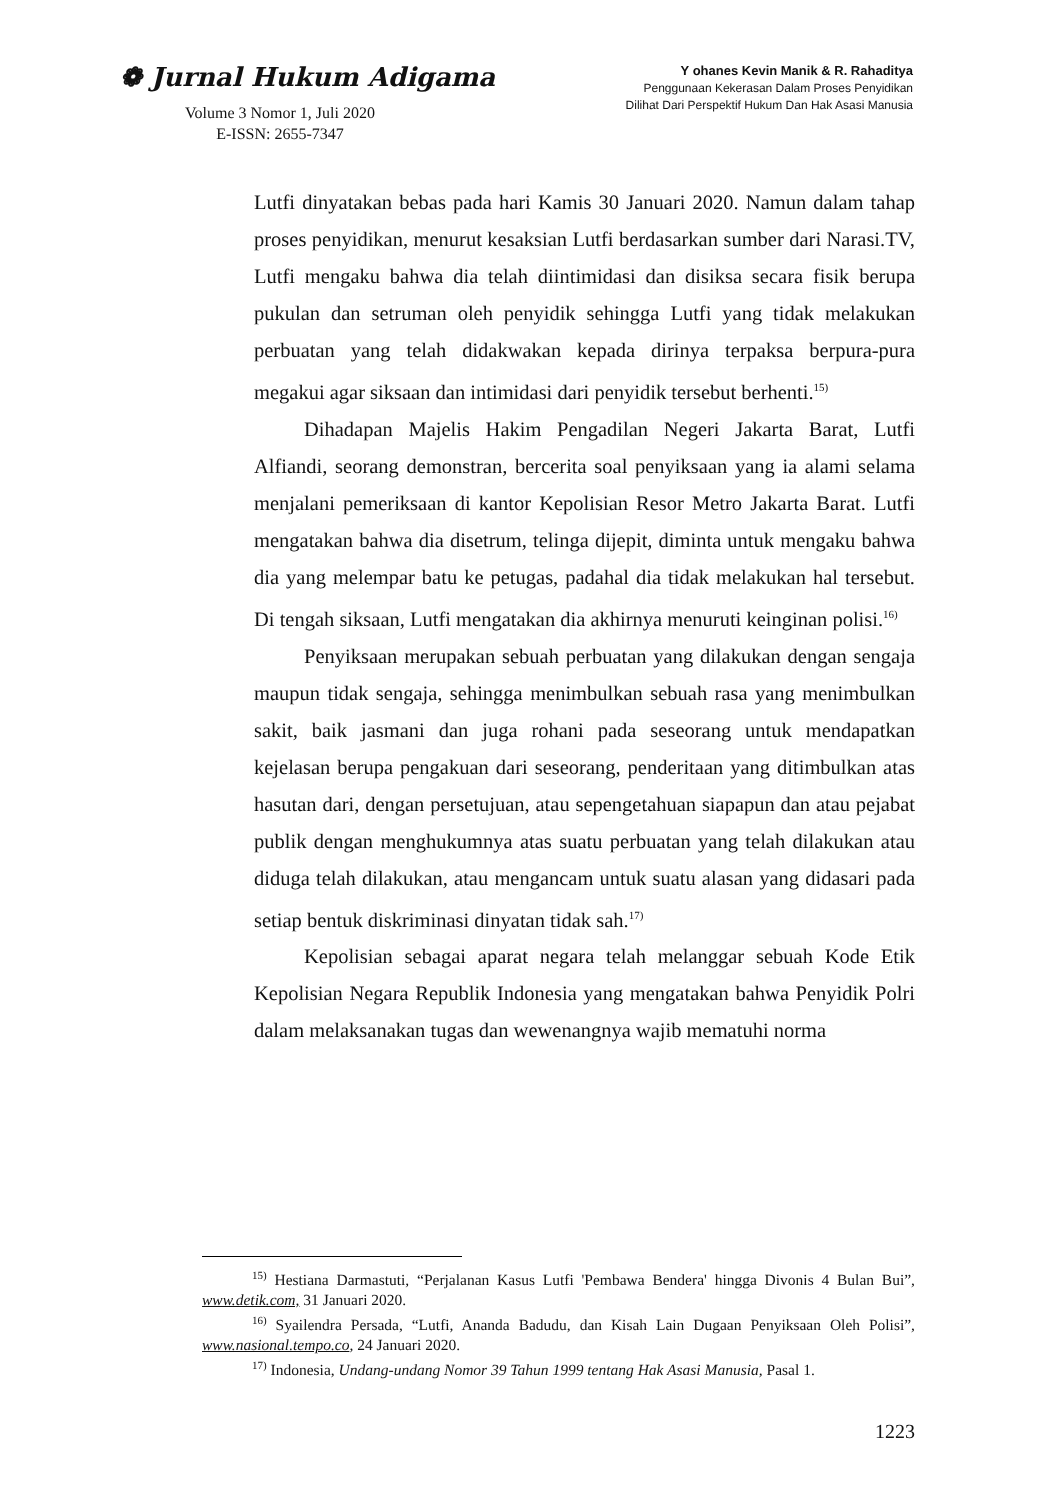❁ Jurnal Hukum Adigama
Volume 3 Nomor 1, Juli 2020
E-ISSN: 2655-7347
Y ohanes Kevin Manik & R. Rahaditya
Penggunaan Kekerasan Dalam Proses Penyidikan
Dilihat Dari Perspektif Hukum Dan Hak Asasi Manusia
Lutfi dinyatakan bebas pada hari Kamis 30 Januari 2020. Namun dalam tahap proses penyidikan, menurut kesaksian Lutfi berdasarkan sumber dari Narasi.TV, Lutfi mengaku bahwa dia telah diintimidasi dan disiksa secara fisik berupa pukulan dan setruman oleh penyidik sehingga Lutfi yang tidak melakukan perbuatan yang telah didakwakan kepada dirinya terpaksa berpura-pura megakui agar siksaan dan intimidasi dari penyidik tersebut berhenti.<sup>15)</sup>
Dihadapan Majelis Hakim Pengadilan Negeri Jakarta Barat, Lutfi Alfiandi, seorang demonstran, bercerita soal penyiksaan yang ia alami selama menjalani pemeriksaan di kantor Kepolisian Resor Metro Jakarta Barat. Lutfi mengatakan bahwa dia disetrum, telinga dijepit, diminta untuk mengaku bahwa dia yang melempar batu ke petugas, padahal dia tidak melakukan hal tersebut. Di tengah siksaan, Lutfi mengatakan dia akhirnya menuruti keinginan polisi.<sup>16)</sup>
Penyiksaan merupakan sebuah perbuatan yang dilakukan dengan sengaja maupun tidak sengaja, sehingga menimbulkan sebuah rasa yang menimbulkan sakit, baik jasmani dan juga rohani pada seseorang untuk mendapatkan kejelasan berupa pengakuan dari seseorang, penderitaan yang ditimbulkan atas hasutan dari, dengan persetujuan, atau sepengetahuan siapapun dan atau pejabat publik dengan menghukumnya atas suatu perbuatan yang telah dilakukan atau diduga telah dilakukan, atau mengancam untuk suatu alasan yang didasari pada setiap bentuk diskriminasi dinyatan tidak sah.<sup>17)</sup>
Kepolisian sebagai aparat negara telah melanggar sebuah Kode Etik Kepolisian Negara Republik Indonesia yang mengatakan bahwa Penyidik Polri dalam melaksanakan tugas dan wewenangnya wajib mematuhi norma
<sup>15)</sup> Hestiana Darmastuti, “Perjalanan Kasus Lutfi 'Pembawa Bendera' hingga Divonis 4 Bulan Bui”, www.detik.com, 31 Januari 2020.
<sup>16)</sup> Syailendra Persada, “Lutfi, Ananda Badudu, dan Kisah Lain Dugaan Penyiksaan Oleh Polisi”, www.nasional.tempo.co, 24 Januari 2020.
<sup>17)</sup> Indonesia, Undang-undang Nomor 39 Tahun 1999 tentang Hak Asasi Manusia, Pasal 1.
1223